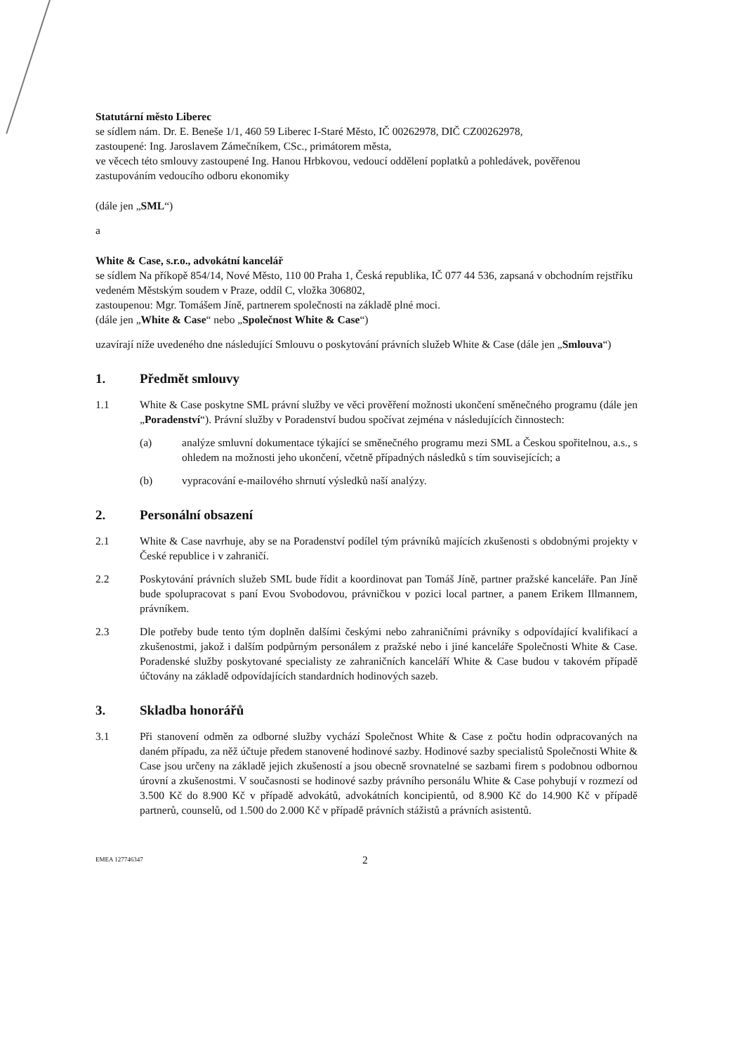Statutární město Liberec
se sídlem nám. Dr. E. Beneše 1/1, 460 59 Liberec I-Staré Město, IČ 00262978, DIČ CZ00262978,
zastoupené: Ing. Jaroslavem Zámečníkem, CSc., primátorem města,
ve věcech této smlouvy zastoupené Ing. Hanou Hrbkovou, vedoucí oddělení poplatků a pohledávek, pověřenou zastupováním vedoucího odboru ekonomiky
(dále jen „SML“)
a
White & Case, s.r.o., advokátní kancelář
se sídlem Na příkopě 854/14, Nové Město, 110 00 Praha 1, Česká republika, IČ 077 44 536, zapsaná v obchodním rejstříku vedeném Městským soudem v Praze, oddíl C, vložka 306802,
zastoupenou: Mgr. Tomášem Jíně, partnerem společnosti na základě plné moci.
(dále jen „White & Case“ nebo „Společnost White & Case“)
uzavírají níže uvedeného dne následující Smlouvu o poskytování právních služeb White & Case (dále jen „Smlouva“)
1. Předmět smlouvy
1.1 White & Case poskytne SML právní služby ve věci prověření možnosti ukončení směnečného programu (dále jen „Poradenství“). Právní služby v Poradenství budou spočívat zejména v následujících činnostech:
(a) analýze smluvní dokumentace týkající se směnečného programu mezi SML a Českou spořitelnou, a.s., s ohledem na možnosti jeho ukončení, včetně případných následků s tím souvisejících; a
(b) vypracování e-mailového shrnutí výsledků naší analýzy.
2. Personální obsazení
2.1 White & Case navrhuje, aby se na Poradenství podílel tým právníků majících zkušenosti s obdobnými projekty v České republice i v zahraničí.
2.2 Poskytování právních služeb SML bude řídit a koordinovat pan Tomáš Jíně, partner pražské kanceláře. Pan Jíně bude spolupracovat s paní Evou Svobodovou, právničkou v pozici local partner, a panem Erikem Illmannem, právníkem.
2.3 Dle potřeby bude tento tým doplněn dalšími českými nebo zahraničními právníky s odpovídající kvalifikací a zkušenostmi, jakož i dalším podpůrným personálem z pražské nebo i jiné kanceláře Společnosti White & Case. Poradenské služby poskytované specialisty ze zahraničních kanceláří White & Case budou v takovém případě účtovány na základě odpovídajících standardních hodinových sazeb.
3. Skladba honorářů
3.1 Při stanovení odměn za odborné služby vychází Společnost White & Case z počtu hodin odpracovaných na daném případu, za něž účtuje předem stanovené hodinové sazby. Hodinové sazby specialistů Společnosti White & Case jsou určeny na základě jejich zkušeností a jsou obecně srovnatelné se sazbami firem s podobnou odbornou úrovní a zkušenostmi. V současnosti se hodinové sazby právního personálu White & Case pohybují v rozmezí od 3.500 Kč do 8.900 Kč v případě advokátů, advokátních koncipientů, od 8.900 Kč do 14.900 Kč v případě partnerů, counselů, od 1.500 do 2.000 Kč v případě právních stážistů a právních asistentů.
EMEA 127746347 2